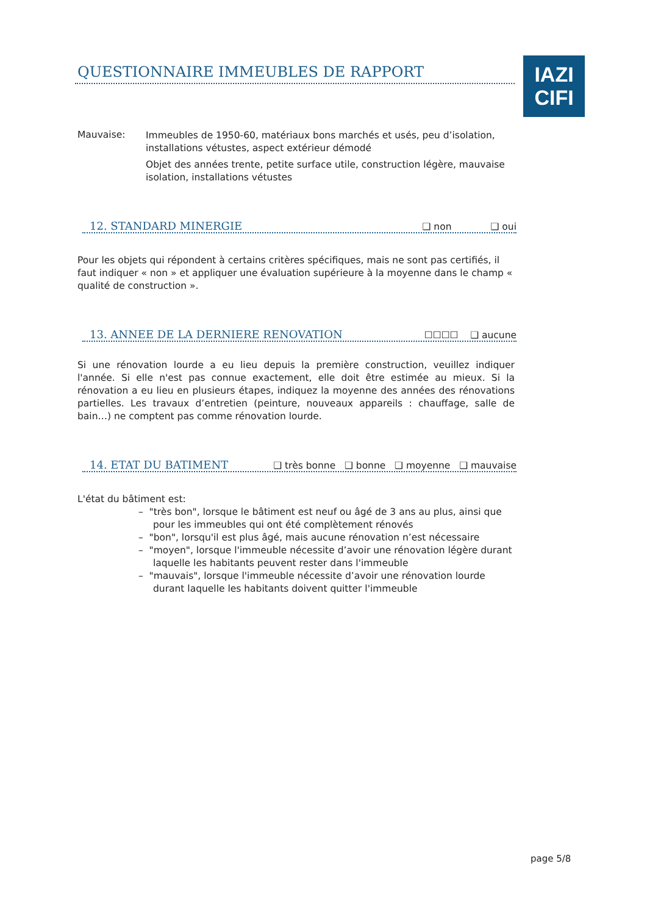IAZI
CIFI
QUESTIONNAIRE IMMEUBLES DE RAPPORT
Mauvaise:
Immeubles de 1950-60, matériaux bons marchés et usés, peu d’isolation, installations vétustes, aspect extérieur démodé
Objet des années trente, petite surface utile, construction légère, mauvaise isolation, installations vétustes
12. STANDARD MINERGIE ❑ non ❑ oui
Pour les objets qui répondent à certains critères spécifiques, mais ne sont pas certifiés, il faut indiquer « non » et appliquer une évaluation supérieure à la moyenne dans le champ « qualité de construction ».
13. ANNEE DE LA DERNIERE RENOVATION ☐☐☐☐ ❑ aucune
Si une rénovation lourde a eu lieu depuis la première construction, veuillez indiquer l'année. Si elle n'est pas connue exactement, elle doit être estimée au mieux. Si la rénovation a eu lieu en plusieurs étapes, indiquez la moyenne des années des rénovations partielles. Les travaux d’entretien (peinture, nouveaux appareils : chauffage, salle de bain…) ne comptent pas comme rénovation lourde.
14. ETAT DU BATIMENT ❑ très bonne ❑ bonne ❑ moyenne ❑ mauvaise
L'état du bâtiment est:
– "très bon", lorsque le bâtiment est neuf ou âgé de 3 ans au plus, ainsi que pour les immeubles qui ont été complètement rénovés
– "bon", lorsqu'il est plus âgé, mais aucune rénovation n’est nécessaire
– "moyen", lorsque l'immeuble nécessite d’avoir une rénovation légère durant laquelle les habitants peuvent rester dans l'immeuble
– "mauvais", lorsque l'immeuble nécessite d’avoir une rénovation lourde durant laquelle les habitants doivent quitter l'immeuble
page 5/8